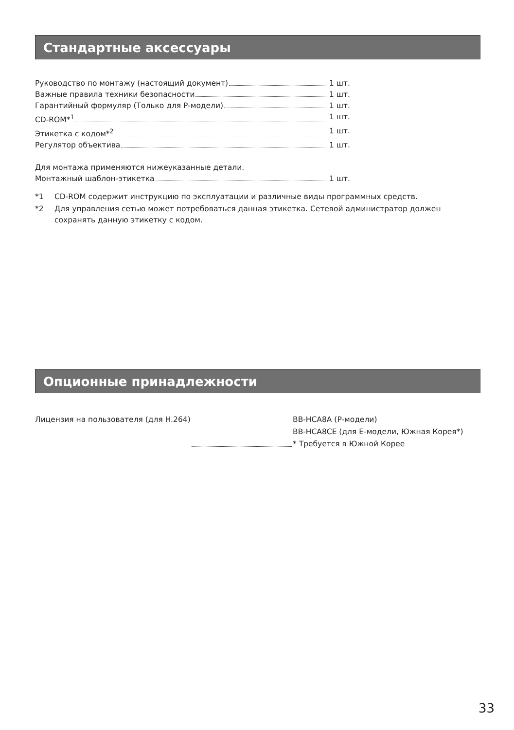Стандартные аксессуары
Руководство по монтажу (настоящий документ) 1 шт.
Важные правила техники безопасности 1 шт.
Гарантийный формуляр (Только для P-модели) 1 шт.
CD-ROM*<sup>1</sup> 1 шт.
Этикетка с кодом*<sup>2</sup> 1 шт.
Регулятор объектива 1 шт.
Для монтажа применяются нижеуказанные детали.
Монтажный шаблон-этикетка 1 шт.
*1 CD-ROM содержит инструкцию по эксплуатации и различные виды программных средств.
*2 Для управления сетью может потребоваться данная этикетка. Сетевой администратор должен сохранять данную этикетку с кодом.
Опционные принадлежности
Лицензия на пользователя (для H.264) BB-HCA8A (P-модели)
BB-HCA8CE (для E-модели, Южная Корея*)
* Требуется в Южной Корее
33